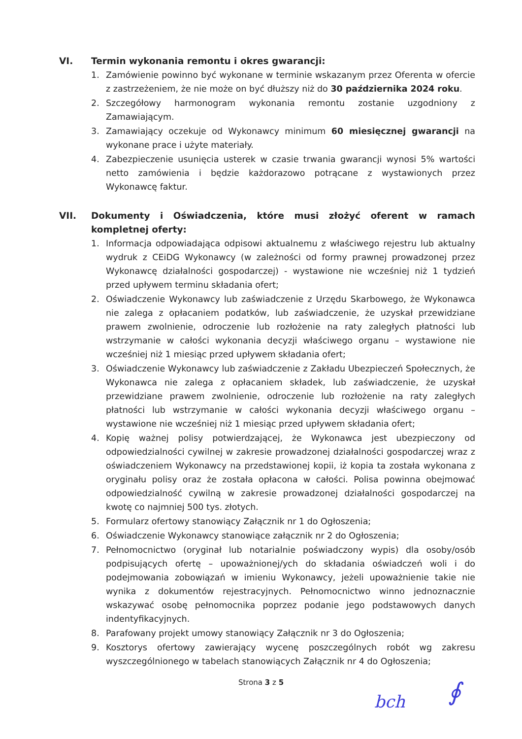VI. Termin wykonania remontu i okres gwarancji:
1. Zamówienie powinno być wykonane w terminie wskazanym przez Oferenta w ofercie z zastrzeżeniem, że nie może on być dłuższy niż do 30 października 2024 roku.
2. Szczegółowy harmonogram wykonania remontu zostanie uzgodniony z Zamawiającym.
3. Zamawiający oczekuje od Wykonawcy minimum 60 miesięcznej gwarancji na wykonane prace i użyte materiały.
4. Zabezpieczenie usunięcia usterek w czasie trwania gwarancji wynosi 5% wartości netto zamówienia i będzie każdorazowo potrącane z wystawionych przez Wykonawcę faktur.
VII. Dokumenty i Oświadczenia, które musi złożyć oferent w ramach kompletnej oferty:
1. Informacja odpowiadająca odpisowi aktualnemu z właściwego rejestru lub aktualny wydruk z CEiDG Wykonawcy (w zależności od formy prawnej prowadzonej przez Wykonawcę działalności gospodarczej) - wystawione nie wcześniej niż 1 tydzień przed upływem terminu składania ofert;
2. Oświadczenie Wykonawcy lub zaświadczenie z Urzędu Skarbowego, że Wykonawca nie zalega z opłacaniem podatków, lub zaświadczenie, że uzyskał przewidziane prawem zwolnienie, odroczenie lub rozłożenie na raty zaległych płatności lub wstrzymanie w całości wykonania decyzji właściwego organu – wystawione nie wcześniej niż 1 miesiąc przed upływem składania ofert;
3. Oświadczenie Wykonawcy lub zaświadczenie z Zakładu Ubezpieczeń Społecznych, że Wykonawca nie zalega z opłacaniem składek, lub zaświadczenie, że uzyskał przewidziane prawem zwolnienie, odroczenie lub rozłożenie na raty zaległych płatności lub wstrzymanie w całości wykonania decyzji właściwego organu – wystawione nie wcześniej niż 1 miesiąc przed upływem składania ofert;
4. Kopię ważnej polisy potwierdzającej, że Wykonawca jest ubezpieczony od odpowiedzialności cywilnej w zakresie prowadzonej działalności gospodarczej wraz z oświadczeniem Wykonawcy na przedstawionej kopii, iż kopia ta została wykonana z oryginału polisy oraz że została opłacona w całości. Polisa powinna obejmować odpowiedzialność cywilną w zakresie prowadzonej działalności gospodarczej na kwotę co najmniej 500 tys. złotych.
5. Formularz ofertowy stanowiący Załącznik nr 1 do Ogłoszenia;
6. Oświadczenie Wykonawcy stanowiące załącznik nr 2 do Ogłoszenia;
7. Pełnomocnictwo (oryginał lub notarialnie poświadczony wypis) dla osoby/osób podpisujących ofertę – upoważnionej/ych do składania oświadczeń woli i do podejmowania zobowiązań w imieniu Wykonawcy, jeżeli upoważnienie takie nie wynika z dokumentów rejestracyjnych. Pełnomocnictwo winno jednoznacznie wskazywać osobę pełnomocnika poprzez podanie jego podstawowych danych indentyfikacyjnych.
8. Parafowany projekt umowy stanowiący Załącznik nr 3 do Ogłoszenia;
9. Kosztorys ofertowy zawierający wycenę poszczególnych robót wg zakresu wyszczególnionego w tabelach stanowiących Załącznik nr 4 do Ogłoszenia;
Strona 3 z 5
bch ∮